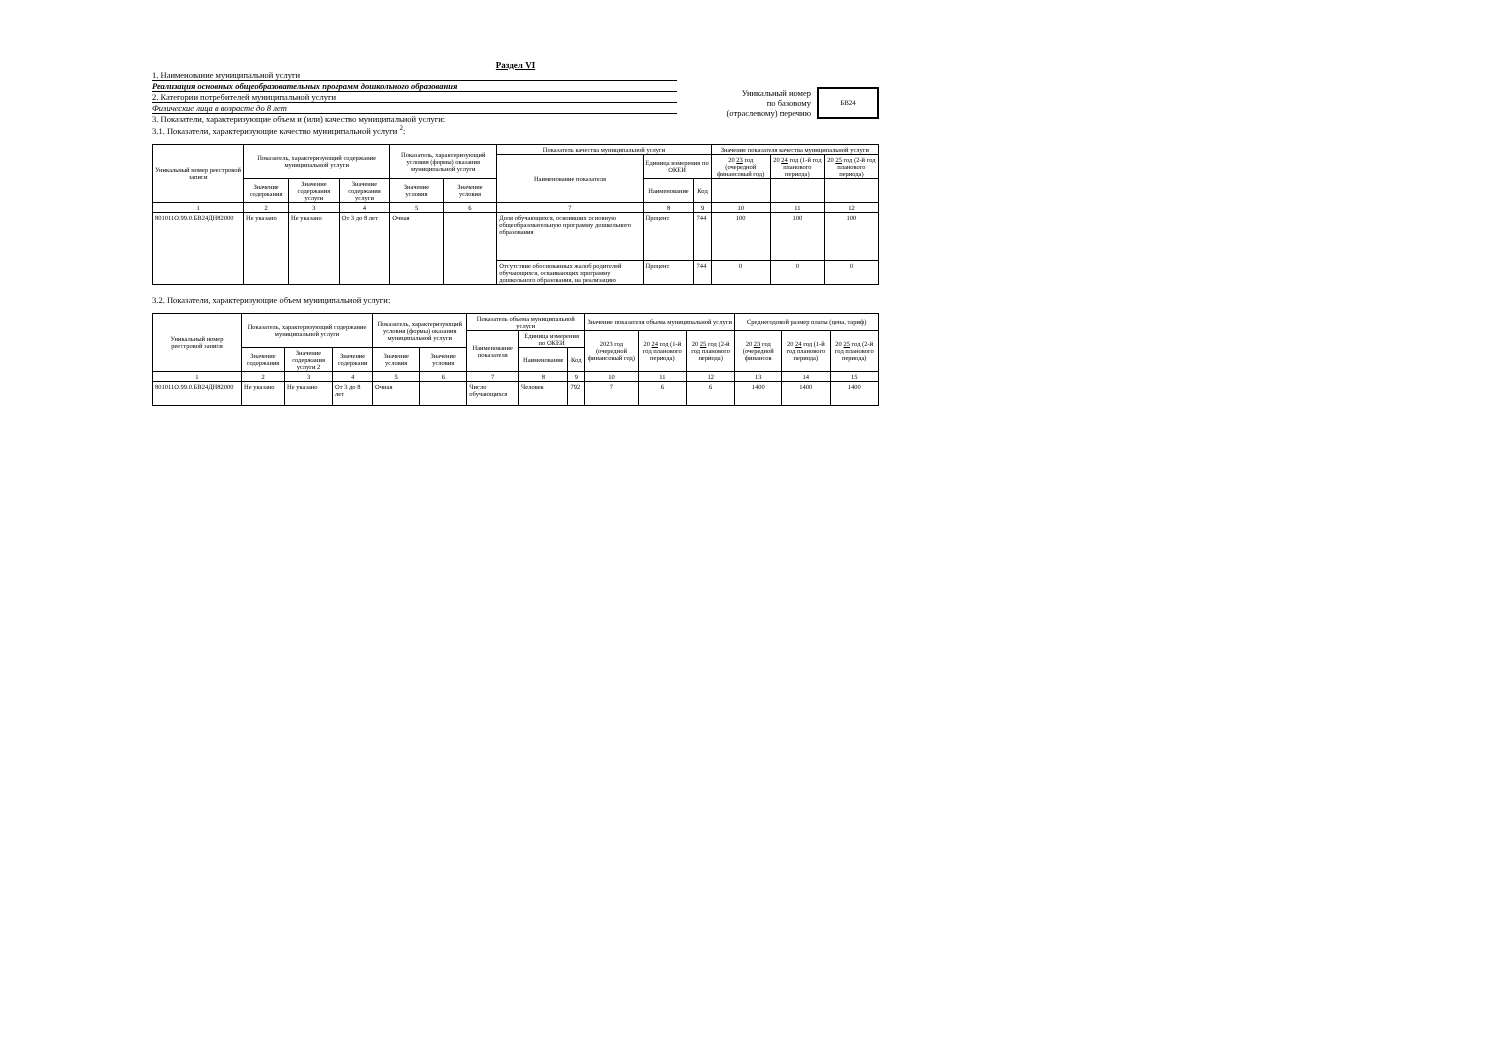Раздел VI
1. Наименование муниципальной услуги
Реализация основных общеобразовательных программ дошкольного образования
2. Категории потребителей муниципальной услуги
Физические лица в возрасте до 8 лет
3. Показатели, характеризующие объем и (или) качество муниципальной услуги:
3.1. Показатели, характеризующие качество муниципальной услуги <sup>2</sup>:
Уникальный номер
по базовому
(отраслевому) перечню
БВ24
| Уникальный номер реестровой записи | Показатель, характеризующий содержание муниципальной услуги | | | Показатель, характеризующий условия (формы) оказания муниципальной услуги | | Показатель качества муниципальной услуги | | | Значение показателя качества муниципальной услуги | | |
| --- | --- | --- | --- | --- | --- | --- | --- | --- | --- | --- | --- |
| | | | | | | Наименование показателя | Единица измерения по ОКЕИ | | 20 23 год (очередной финансовый год) | 20 24 год (1-й год планового периода) | 20 25 год (2-й год планового периода) |
| | Значение содержания | Значение содержания услуги | Значение содержания услуги | Значение условия | Значение условия | | Наименование | Код | | | |
| 1 | 2 | 3 | 4 | 5 | 6 | 7 | 8 | 9 | 10 | 11 | 12 |
| 801011О.99.0.БВ24ДН82000 | Не указано | Не указано | От 3 до 8 лет | Очная | | Доля обучающихся, освоивших основную общеобразовательную программу дошкольного образования | Процент | 744 | 100 | 100 | 100 |
| | | | | | | Отсутствие обоснованных жалоб родителей обучающихся, осваивающих программу дошкольного образования, на реализацию | Процент | 744 | 0 | 0 | 0 |
3.2. Показатели, характеризующие объем муниципальной услуги:
| Уникальный номер реестровой записи | Показатель, характеризующий содержание муниципальной услуги | | | Показатель, характеризующий условия (формы) оказания муниципальной услуги | | Показатель объема муниципальной услуги | | | Значение показателя объема муниципальной услуги | | | Среднегодовой размер платы (цена, тариф) | | |
| --- | --- | --- | --- | --- | --- | --- | --- | --- | --- | --- | --- | --- | --- | --- |
| | | | | | | Наименование показателя | Единица измерения по ОКЕИ | | 2023 год (очередной финансовый год) | 20 24 год (1-й год планового периода) | 20 25 год (2-й год планового периода) | 20 23 год (очередной финансов | 20 24 год (1-й год планового периода) | 20 25 год (2-й год планового периода) |
| | Значение содержания | Значение содержания услуги 2 | Значение содержани | Значение условия | Значение условия | | Наименование | Код | | | | | | |
| 1 | 2 | 3 | 4 | 5 | 6 | 7 | 8 | 9 | 10 | 11 | 12 | 13 | 14 | 15 |
| 801011О.99.0.БВ24ДН82000 | Не указано | Не указано | От 3 до 8 лет | Очная | | Число обучающихся | Человек | 792 | 7 | 6 | 6 | 1400 | 1400 | 1400 |